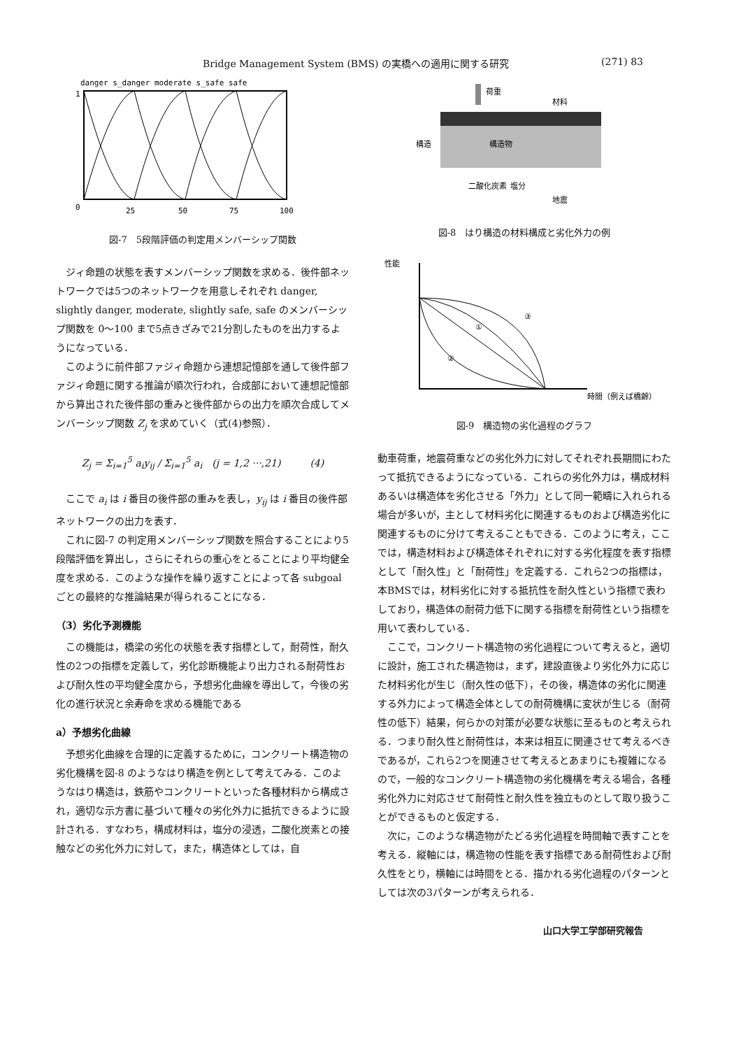Bridge Management System (BMS) の実橋への適用に関する研究 (271) 83
danger s_danger moderate s_safe safe
1
0
25
50
75
100
図-7　5段階評価の判定用メンバーシップ関数
ジィ命題の状態を表すメンバーシップ関数を求める．後件部ネットワークでは5つのネットワークを用意しそれぞれ danger, slightly danger, moderate, slightly safe, safe のメンバーシップ関数を 0〜100 まで5点きざみで21分割したものを出力するようになっている．
このように前件部ファジィ命題から連想記憶部を通して後件部ファジィ命題に関する推論が順次行われ，合成部において連想記憶部から算出された後件部の重みと後件部からの出力を順次合成してメンバーシップ関数 Z<sub>j</sub> を求めていく（式(4)参照）．
Z<sub>j</sub> = Σ<sub>i=1</sub><sup>5</sup> a<sub>i</sub>y<sub>ij</sub> / Σ<sub>i=1</sub><sup>5</sup> a<sub>i</sub>　(j = 1,2 ···,21)　　　(4)
ここで a<sub>i</sub> は i 番目の後件部の重みを表し，y<sub>ij</sub> は i 番目の後件部ネットワークの出力を表す．
これに図-7 の判定用メンバーシップ関数を照合することにより5段階評価を算出し，さらにそれらの重心をとることにより平均健全度を求める．このような操作を繰り返すことによって各 subgoal ごとの最終的な推論結果が得られることになる．
（3）劣化予測機能
この機能は，橋梁の劣化の状態を表す指標として，耐荷性，耐久性の2つの指標を定義して，劣化診断機能より出力される耐荷性および耐久性の平均健全度から，予想劣化曲線を導出して，今後の劣化の進行状況と余寿命を求める機能である
a）予想劣化曲線
予想劣化曲線を合理的に定義するために，コンクリート構造物の劣化機構を図-8 のようなはり構造を例として考えてみる．このようなはり構造は，鉄筋やコンクリートといった各種材料から構成され，適切な示方書に基づいて種々の劣化外力に抵抗できるように設計される．すなわち，構成材料は，塩分の浸透，二酸化炭素との接触などの劣化外力に対して，また，構造体としては，自
荷重
材料
構造
構造物
二酸化炭素
塩分
地震
図-8　はり構造の材料構成と劣化外力の例
性能
①
②
③
時間（例えば橋齢）
図-9　構造物の劣化過程のグラフ
動車荷重，地震荷重などの劣化外力に対してそれぞれ長期間にわたって抵抗できるようになっている．これらの劣化外力は，構成材料あるいは構造体を劣化させる「外力」として同一範疇に入れられる場合が多いが，主として材料劣化に関連するものおよび構造劣化に関連するものに分けて考えることもできる．このように考え，ここでは，構造材料および構造体それぞれに対する劣化程度を表す指標として「耐久性」と「耐荷性」を定義する．これら2つの指標は，本BMSでは，材料劣化に対する抵抗性を耐久性という指標で表わしており，構造体の耐荷力低下に関する指標を耐荷性という指標を用いて表わしている．
ここで，コンクリート構造物の劣化過程について考えると，適切に設計，施工された構造物は，まず，建設直後より劣化外力に応じた材料劣化が生じ（耐久性の低下），その後，構造体の劣化に関連する外力によって構造全体としての耐荷機構に変状が生じる（耐荷性の低下）結果，何らかの対策が必要な状態に至るものと考えられる．つまり耐久性と耐荷性は，本来は相互に関連させて考えるべきであるが，これら2つを関連させて考えるとあまりにも複雑になるので，一般的なコンクリート構造物の劣化機構を考える場合，各種劣化外力に対応させて耐荷性と耐久性を独立ものとして取り扱うことができるものと仮定する．
次に，このような構造物がたどる劣化過程を時間軸で表すことを考える．縦軸には，構造物の性能を表す指標である耐荷性および耐久性をとり，横軸には時間をとる．描かれる劣化過程のパターンとしては次の3パターンが考えられる．
山口大学工学部研究報告